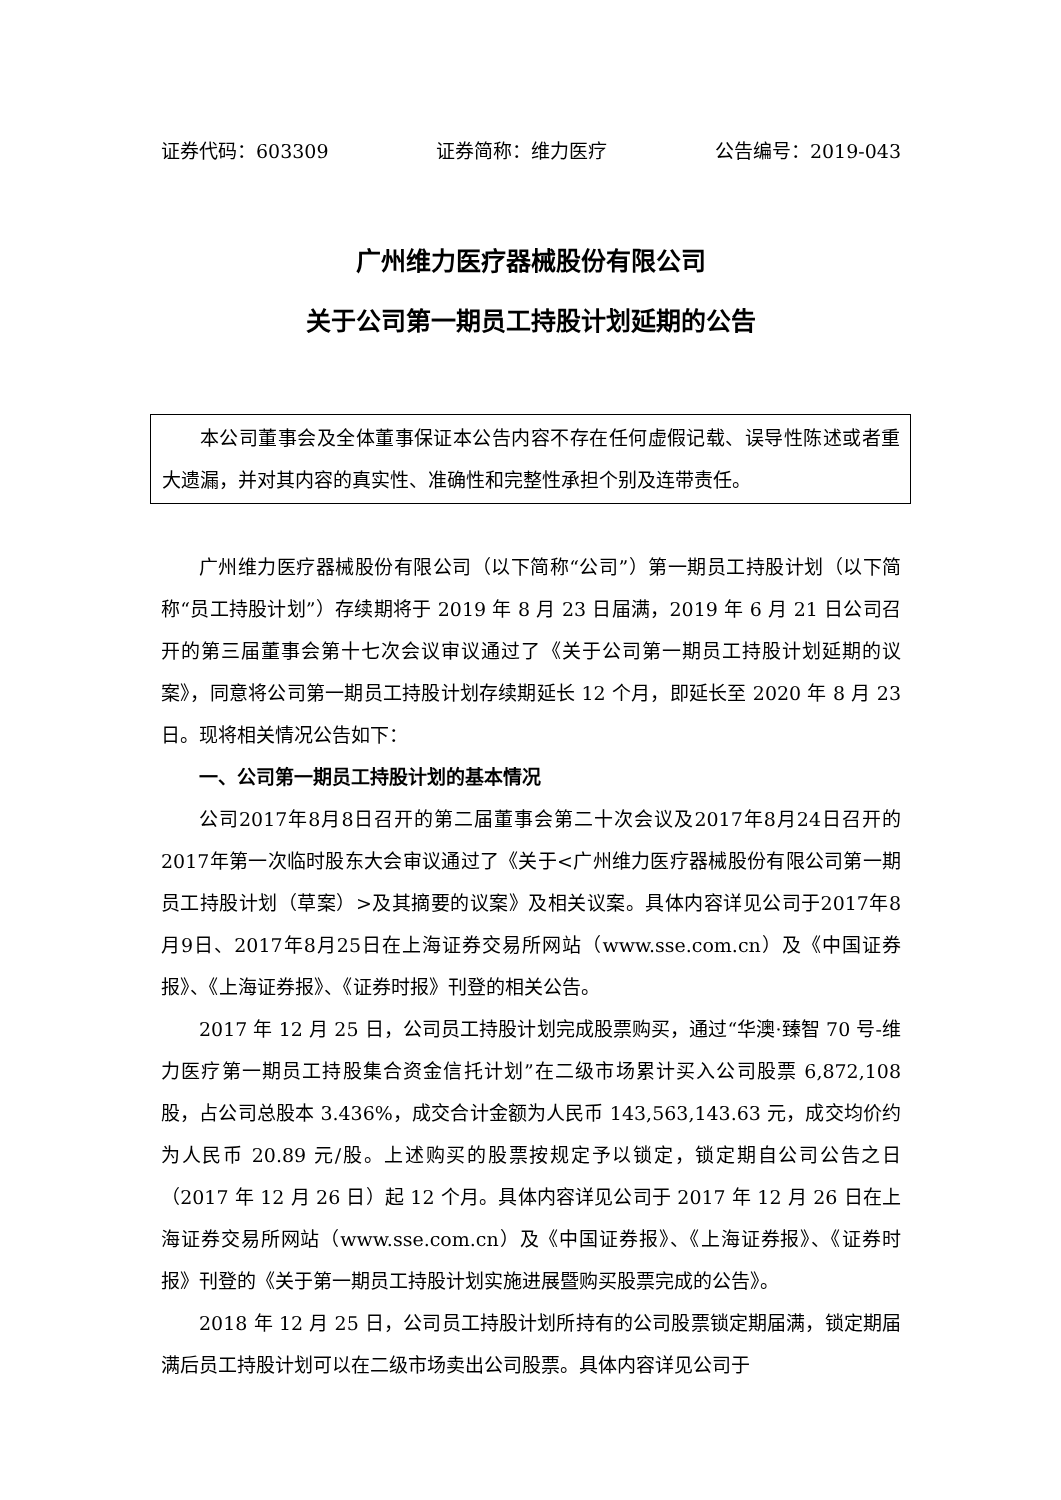证券代码：603309 证券简称：维力医疗 公告编号：2019-043
广州维力医疗器械股份有限公司
关于公司第一期员工持股计划延期的公告
本公司董事会及全体董事保证本公告内容不存在任何虚假记载、误导性陈述或者重大遗漏，并对其内容的真实性、准确性和完整性承担个别及连带责任。
广州维力医疗器械股份有限公司（以下简称“公司”）第一期员工持股计划（以下简称“员工持股计划”）存续期将于 2019 年 8 月 23 日届满，2019 年 6 月 21 日公司召开的第三届董事会第十七次会议审议通过了《关于公司第一期员工持股计划延期的议案》，同意将公司第一期员工持股计划存续期延长 12 个月，即延长至 2020 年 8 月 23 日。现将相关情况公告如下：
一、公司第一期员工持股计划的基本情况
公司2017年8月8日召开的第二届董事会第二十次会议及2017年8月24日召开的2017年第一次临时股东大会审议通过了《关于<广州维力医疗器械股份有限公司第一期员工持股计划（草案）>及其摘要的议案》及相关议案。具体内容详见公司于2017年8月9日、2017年8月25日在上海证券交易所网站（www.sse.com.cn）及《中国证券报》、《上海证券报》、《证券时报》刊登的相关公告。
2017 年 12 月 25 日，公司员工持股计划完成股票购买，通过“华澳·臻智 70 号-维力医疗第一期员工持股集合资金信托计划”在二级市场累计买入公司股票 6,872,108 股，占公司总股本 3.436%，成交合计金额为人民币 143,563,143.63 元，成交均价约为人民币 20.89 元/股。上述购买的股票按规定予以锁定，锁定期自公司公告之日（2017 年 12 月 26 日）起 12 个月。具体内容详见公司于 2017 年 12 月 26 日在上海证券交易所网站（www.sse.com.cn）及《中国证券报》、《上海证券报》、《证券时报》刊登的《关于第一期员工持股计划实施进展暨购买股票完成的公告》。
2018 年 12 月 25 日，公司员工持股计划所持有的公司股票锁定期届满，锁定期届满后员工持股计划可以在二级市场卖出公司股票。具体内容详见公司于